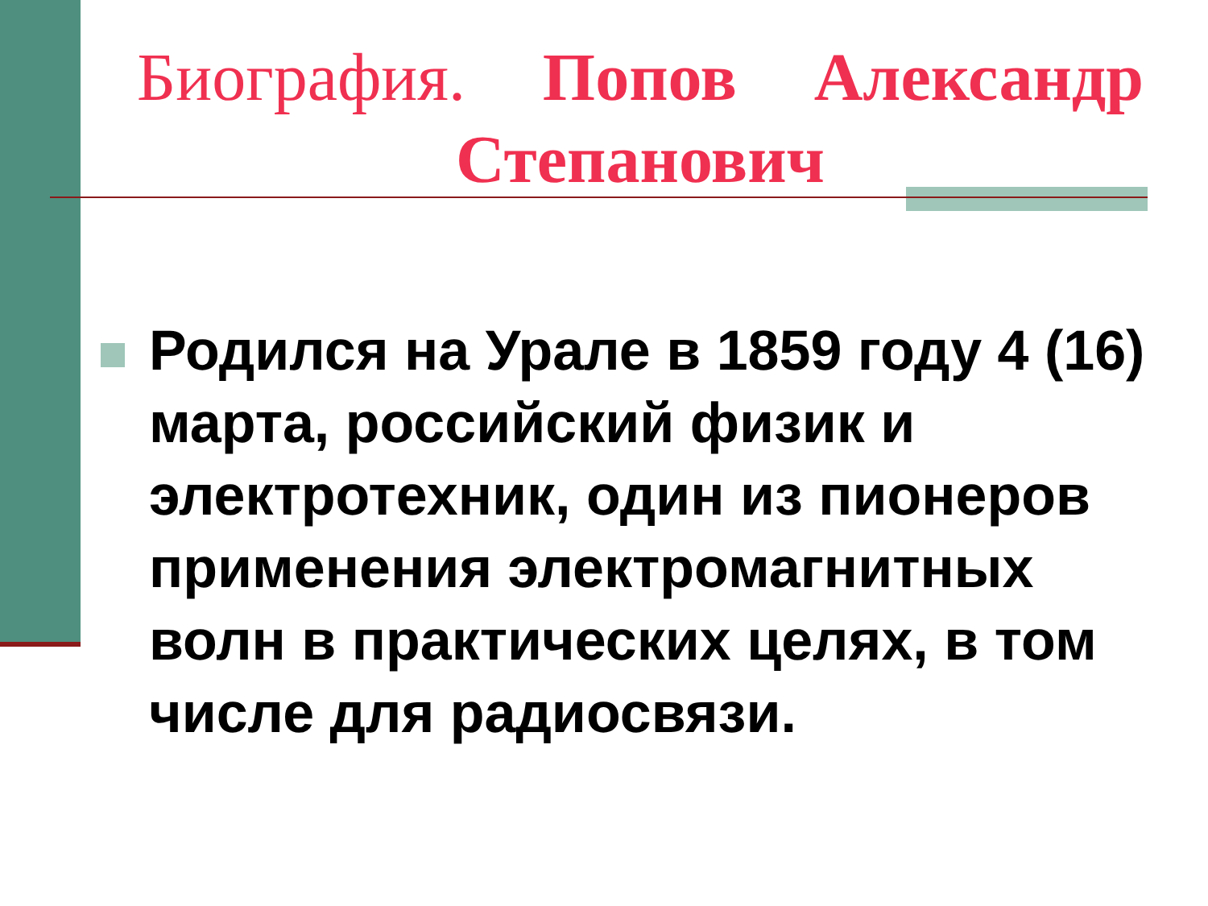Биография. Попов Александр Степанович
Родился на Урале в 1859 году 4 (16) марта, российский физик и электротехник, один из пионеров применения электромагнитных волн в практических целях, в том числе для радиосвязи.